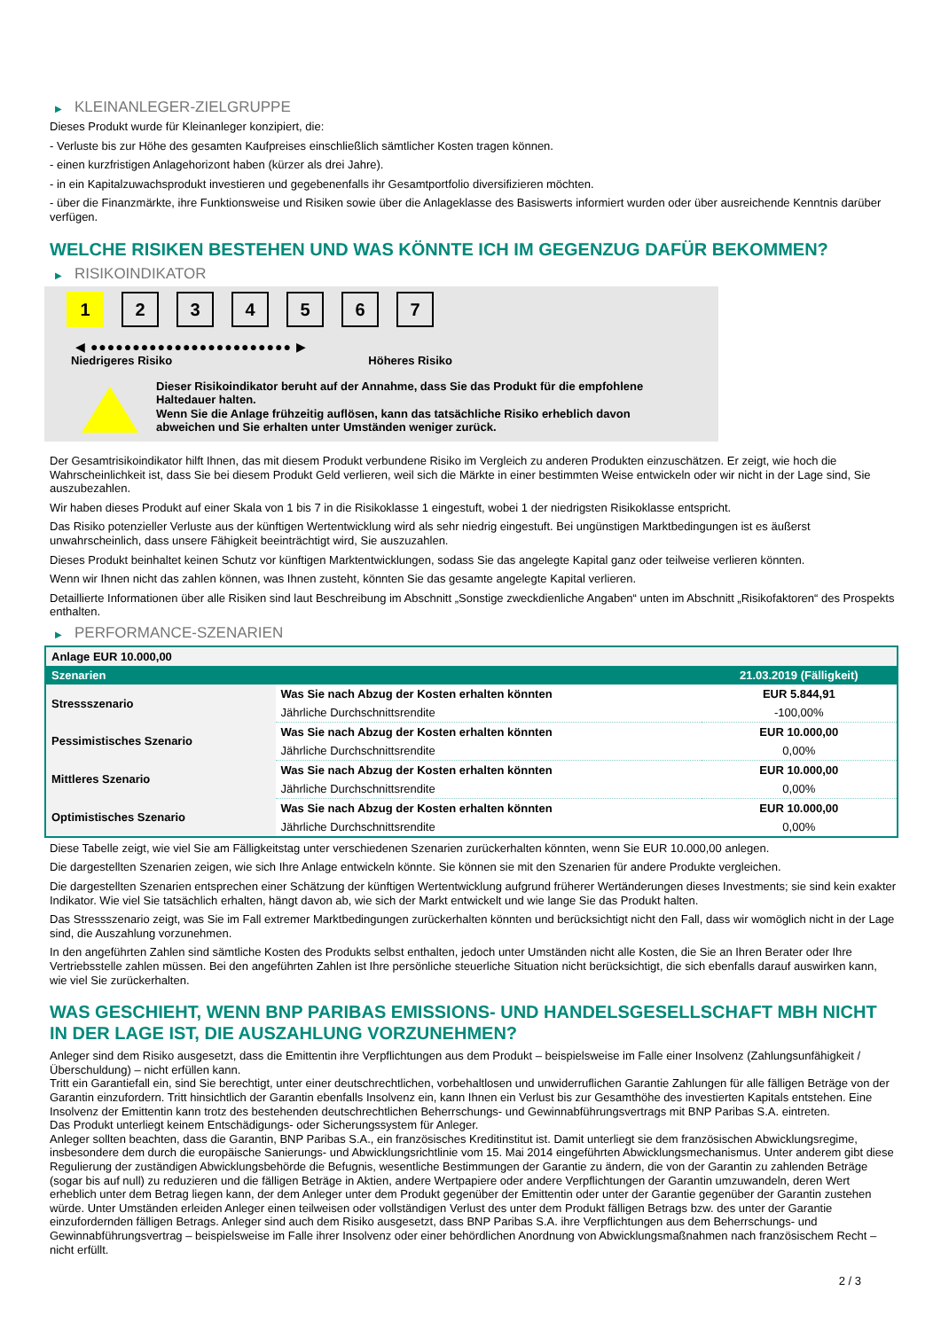▶ KLEINANLEGER-ZIELGRUPPE
Dieses Produkt wurde für Kleinanleger konzipiert, die:
- Verluste bis zur Höhe des gesamten Kaufpreises einschließlich sämtlicher Kosten tragen können.
- einen kurzfristigen Anlagehorizont haben (kürzer als drei Jahre).
- in ein Kapitalzuwachsprodukt investieren und gegebenenfalls ihr Gesamtportfolio diversifizieren möchten.
- über die Finanzmärkte, ihre Funktionsweise und Risiken sowie über die Anlageklasse des Basiswerts informiert wurden oder über ausreichende Kenntnis darüber verfügen.
WELCHE RISIKEN BESTEHEN UND WAS KÖNNTE ICH IM GEGENZUG DAFÜR BEKOMMEN?
▶ RISIKOINDIKATOR
1 2 3 4 5 6 7
◀ ●●●●●●●●●●●●●●●●●●●●●●●● ▶
Niedrigeres Risiko Höheres Risiko
Dieser Risikoindikator beruht auf der Annahme, dass Sie das Produkt für die empfohlene Haltedauer halten.
Wenn Sie die Anlage frühzeitig auflösen, kann das tatsächliche Risiko erheblich davon abweichen und Sie erhalten unter Umständen weniger zurück.
Der Gesamtrisikoindikator hilft Ihnen, das mit diesem Produkt verbundene Risiko im Vergleich zu anderen Produkten einzuschätzen. Er zeigt, wie hoch die Wahrscheinlichkeit ist, dass Sie bei diesem Produkt Geld verlieren, weil sich die Märkte in einer bestimmten Weise entwickeln oder wir nicht in der Lage sind, Sie auszubezahlen.
Wir haben dieses Produkt auf einer Skala von 1 bis 7 in die Risikoklasse 1 eingestuft, wobei 1 der niedrigsten Risikoklasse entspricht.
Das Risiko potenzieller Verluste aus der künftigen Wertentwicklung wird als sehr niedrig eingestuft. Bei ungünstigen Marktbedingungen ist es äußerst unwahrscheinlich, dass unsere Fähigkeit beeinträchtigt wird, Sie auszuzahlen.
Dieses Produkt beinhaltet keinen Schutz vor künftigen Marktentwicklungen, sodass Sie das angelegte Kapital ganz oder teilweise verlieren könnten.
Wenn wir Ihnen nicht das zahlen können, was Ihnen zusteht, könnten Sie das gesamte angelegte Kapital verlieren.
Detaillierte Informationen über alle Risiken sind laut Beschreibung im Abschnitt „Sonstige zweckdienliche Angaben“ unten im Abschnitt „Risikofaktoren“ des Prospekts enthalten.
▶ PERFORMANCE-SZENARIEN
| Anlage EUR 10.000,00 | | |
| --- | --- | --- |
| Szenarien | | 21.03.2019 (Fälligkeit) |
| Stressszenario | Was Sie nach Abzug der Kosten erhalten könnten | EUR 5.844,91 |
| | Jährliche Durchschnittsrendite | -100,00% |
| Pessimistisches Szenario | Was Sie nach Abzug der Kosten erhalten könnten | EUR 10.000,00 |
| | Jährliche Durchschnittsrendite | 0,00% |
| Mittleres Szenario | Was Sie nach Abzug der Kosten erhalten könnten | EUR 10.000,00 |
| | Jährliche Durchschnittsrendite | 0,00% |
| Optimistisches Szenario | Was Sie nach Abzug der Kosten erhalten könnten | EUR 10.000,00 |
| | Jährliche Durchschnittsrendite | 0,00% |
Diese Tabelle zeigt, wie viel Sie am Fälligkeitstag unter verschiedenen Szenarien zurückerhalten könnten, wenn Sie EUR 10.000,00 anlegen.
Die dargestellten Szenarien zeigen, wie sich Ihre Anlage entwickeln könnte. Sie können sie mit den Szenarien für andere Produkte vergleichen.
Die dargestellten Szenarien entsprechen einer Schätzung der künftigen Wertentwicklung aufgrund früherer Wertänderungen dieses Investments; sie sind kein exakter Indikator. Wie viel Sie tatsächlich erhalten, hängt davon ab, wie sich der Markt entwickelt und wie lange Sie das Produkt halten.
Das Stressszenario zeigt, was Sie im Fall extremer Marktbedingungen zurückerhalten könnten und berücksichtigt nicht den Fall, dass wir womöglich nicht in der Lage sind, die Auszahlung vorzunehmen.
In den angeführten Zahlen sind sämtliche Kosten des Produkts selbst enthalten, jedoch unter Umständen nicht alle Kosten, die Sie an Ihren Berater oder Ihre Vertriebsstelle zahlen müssen. Bei den angeführten Zahlen ist Ihre persönliche steuerliche Situation nicht berücksichtigt, die sich ebenfalls darauf auswirken kann, wie viel Sie zurückerhalten.
WAS GESCHIEHT, WENN BNP PARIBAS EMISSIONS- UND HANDELSGESELLSCHAFT MBH NICHT IN DER LAGE IST, DIE AUSZAHLUNG VORZUNEHMEN?
Anleger sind dem Risiko ausgesetzt, dass die Emittentin ihre Verpflichtungen aus dem Produkt – beispielsweise im Falle einer Insolvenz (Zahlungsunfähigkeit / Überschuldung) – nicht erfüllen kann.
Tritt ein Garantiefall ein, sind Sie berechtigt, unter einer deutschrechtlichen, vorbehaltlosen und unwiderruflichen Garantie Zahlungen für alle fälligen Beträge von der Garantin einzufordern. Tritt hinsichtlich der Garantin ebenfalls Insolvenz ein, kann Ihnen ein Verlust bis zur Gesamthöhe des investierten Kapitals entstehen. Eine Insolvenz der Emittentin kann trotz des bestehenden deutschrechtlichen Beherrschungs- und Gewinnabführungsvertrags mit BNP Paribas S.A. eintreten.
Das Produkt unterliegt keinem Entschädigungs- oder Sicherungssystem für Anleger.
Anleger sollten beachten, dass die Garantin, BNP Paribas S.A., ein französisches Kreditinstitut ist. Damit unterliegt sie dem französischen Abwicklungsregime, insbesondere dem durch die europäische Sanierungs- und Abwicklungsrichtlinie vom 15. Mai 2014 eingeführten Abwicklungsmechanismus. Unter anderem gibt diese Regulierung der zuständigen Abwicklungsbehörde die Befugnis, wesentliche Bestimmungen der Garantie zu ändern, die von der Garantin zu zahlenden Beträge (sogar bis auf null) zu reduzieren und die fälligen Beträge in Aktien, andere Wertpapiere oder andere Verpflichtungen der Garantin umzuwandeln, deren Wert erheblich unter dem Betrag liegen kann, der dem Anleger unter dem Produkt gegenüber der Emittentin oder unter der Garantie gegenüber der Garantin zustehen würde. Unter Umständen erleiden Anleger einen teilweisen oder vollständigen Verlust des unter dem Produkt fälligen Betrags bzw. des unter der Garantie einzufordernden fälligen Betrags. Anleger sind auch dem Risiko ausgesetzt, dass BNP Paribas S.A. ihre Verpflichtungen aus dem Beherrschungs- und Gewinnabführungsvertrag – beispielsweise im Falle ihrer Insolvenz oder einer behördlichen Anordnung von Abwicklungsmaßnahmen nach französischem Recht – nicht erfüllt.
2 / 3